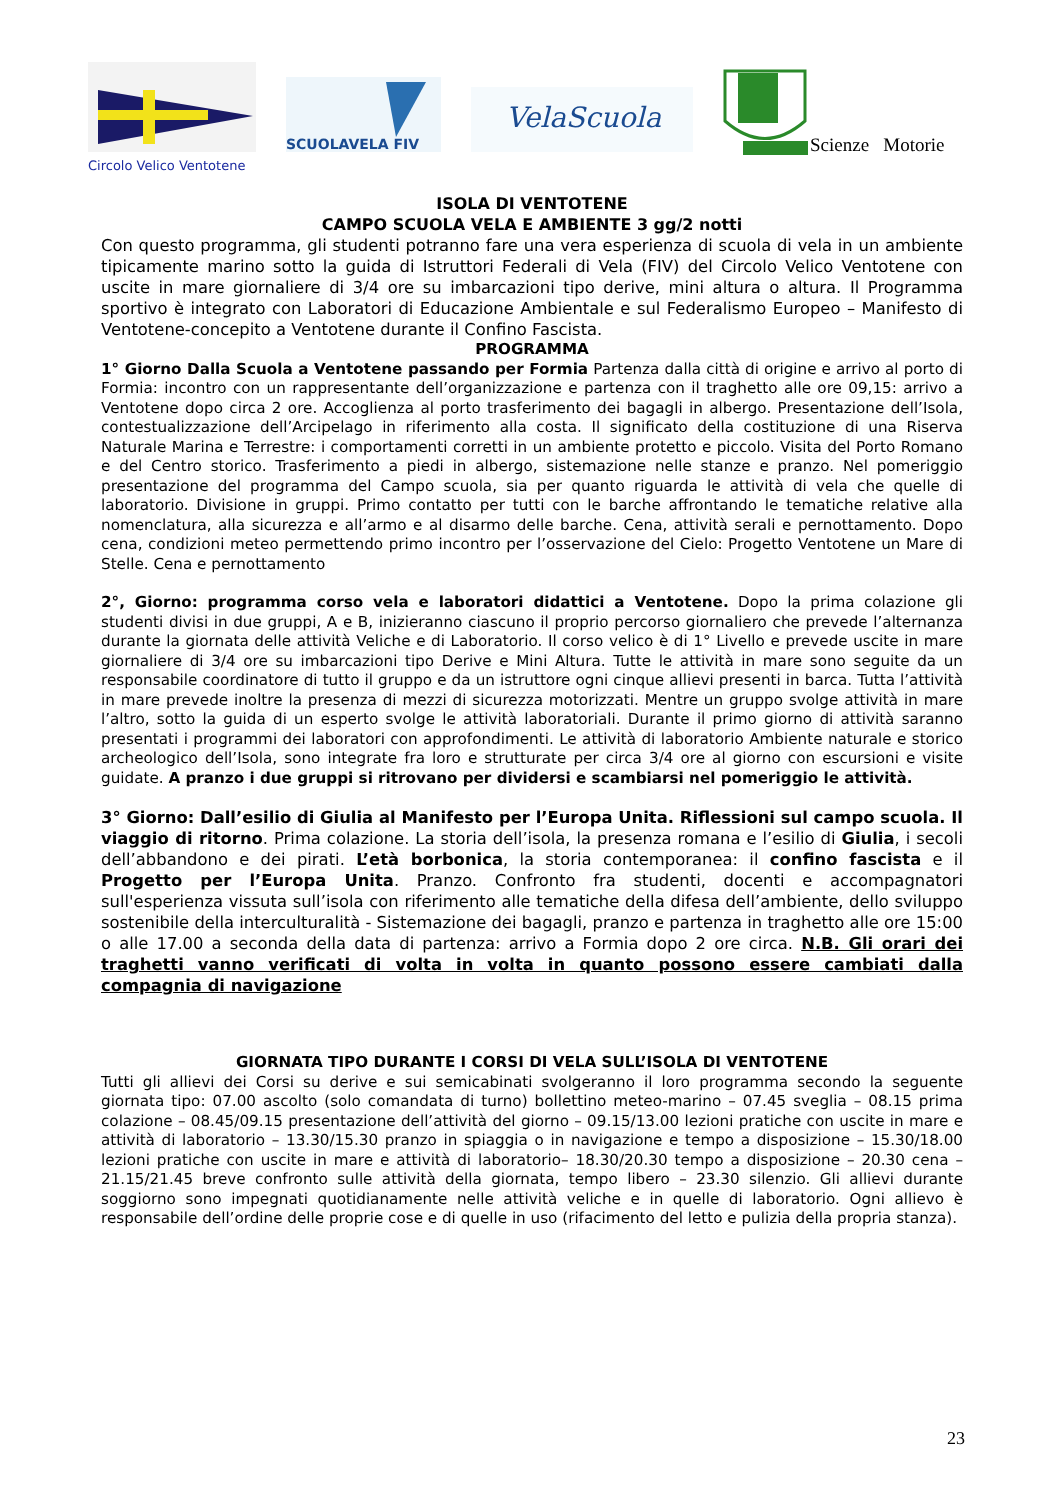SCUOLAVELA FIV
VelaScuola
Scienze Motorie
Circolo Velico Ventotene
ISOLA DI VENTOTENE
CAMPO SCUOLA VELA E AMBIENTE 3 gg/2 notti
Con questo programma, gli studenti potranno fare una vera esperienza di scuola di vela in un ambiente tipicamente marino sotto la guida di Istruttori Federali di Vela (FIV) del Circolo Velico Ventotene con uscite in mare giornaliere di 3/4 ore su imbarcazioni tipo derive, mini altura o altura. Il Programma sportivo è integrato con Laboratori di Educazione Ambientale e sul Federalismo Europeo – Manifesto di Ventotene-concepito a Ventotene durante il Confino Fascista.
PROGRAMMA
1° Giorno Dalla Scuola a Ventotene passando per Formia Partenza dalla città di origine e arrivo al porto di Formia: incontro con un rappresentante dell’organizzazione e partenza con il traghetto alle ore 09,15: arrivo a Ventotene dopo circa 2 ore. Accoglienza al porto trasferimento dei bagagli in albergo. Presentazione dell’Isola, contestualizzazione dell’Arcipelago in riferimento alla costa. Il significato della costituzione di una Riserva Naturale Marina e Terrestre: i comportamenti corretti in un ambiente protetto e piccolo. Visita del Porto Romano e del Centro storico. Trasferimento a piedi in albergo, sistemazione nelle stanze e pranzo. Nel pomeriggio presentazione del programma del Campo scuola, sia per quanto riguarda le attività di vela che quelle di laboratorio. Divisione in gruppi. Primo contatto per tutti con le barche affrontando le tematiche relative alla nomenclatura, alla sicurezza e all’armo e al disarmo delle barche. Cena, attività serali e pernottamento. Dopo cena, condizioni meteo permettendo primo incontro per l’osservazione del Cielo: Progetto Ventotene un Mare di Stelle. Cena e pernottamento
2°, Giorno: programma corso vela e laboratori didattici a Ventotene. Dopo la prima colazione gli studenti divisi in due gruppi, A e B, inizieranno ciascuno il proprio percorso giornaliero che prevede l’alternanza durante la giornata delle attività Veliche e di Laboratorio. Il corso velico è di 1° Livello e prevede uscite in mare giornaliere di 3/4 ore su imbarcazioni tipo Derive e Mini Altura. Tutte le attività in mare sono seguite da un responsabile coordinatore di tutto il gruppo e da un istruttore ogni cinque allievi presenti in barca. Tutta l’attività in mare prevede inoltre la presenza di mezzi di sicurezza motorizzati. Mentre un gruppo svolge attività in mare l’altro, sotto la guida di un esperto svolge le attività laboratoriali. Durante il primo giorno di attività saranno presentati i programmi dei laboratori con approfondimenti. Le attività di laboratorio Ambiente naturale e storico archeologico dell’Isola, sono integrate fra loro e strutturate per circa 3/4 ore al giorno con escursioni e visite guidate. A pranzo i due gruppi si ritrovano per dividersi e scambiarsi nel pomeriggio le attività.
3° Giorno: Dall’esilio di Giulia al Manifesto per l’Europa Unita. Riflessioni sul campo scuola. Il viaggio di ritorno. Prima colazione. La storia dell’isola, la presenza romana e l’esilio di Giulia, i secoli dell’abbandono e dei pirati. L’età borbonica, la storia contemporanea: il confino fascista e il Progetto per l’Europa Unita. Pranzo. Confronto fra studenti, docenti e accompagnatori sull'esperienza vissuta sull’isola con riferimento alle tematiche della difesa dell’ambiente, dello sviluppo sostenibile della interculturalità - Sistemazione dei bagagli, pranzo e partenza in traghetto alle ore 15:00 o alle 17.00 a seconda della data di partenza: arrivo a Formia dopo 2 ore circa. N.B. Gli orari dei traghetti vanno verificati di volta in volta in quanto possono essere cambiati dalla compagnia di navigazione
GIORNATA TIPO DURANTE I CORSI DI VELA SULL’ISOLA DI VENTOTENE
Tutti gli allievi dei Corsi su derive e sui semicabinati svolgeranno il loro programma secondo la seguente giornata tipo: 07.00 ascolto (solo comandata di turno) bollettino meteo-marino – 07.45 sveglia – 08.15 prima colazione – 08.45/09.15 presentazione dell’attività del giorno – 09.15/13.00 lezioni pratiche con uscite in mare e attività di laboratorio – 13.30/15.30 pranzo in spiaggia o in navigazione e tempo a disposizione – 15.30/18.00 lezioni pratiche con uscite in mare e attività di laboratorio– 18.30/20.30 tempo a disposizione – 20.30 cena – 21.15/21.45 breve confronto sulle attività della giornata, tempo libero – 23.30 silenzio. Gli allievi durante soggiorno sono impegnati quotidianamente nelle attività veliche e in quelle di laboratorio. Ogni allievo è responsabile dell’ordine delle proprie cose e di quelle in uso (rifacimento del letto e pulizia della propria stanza).
23